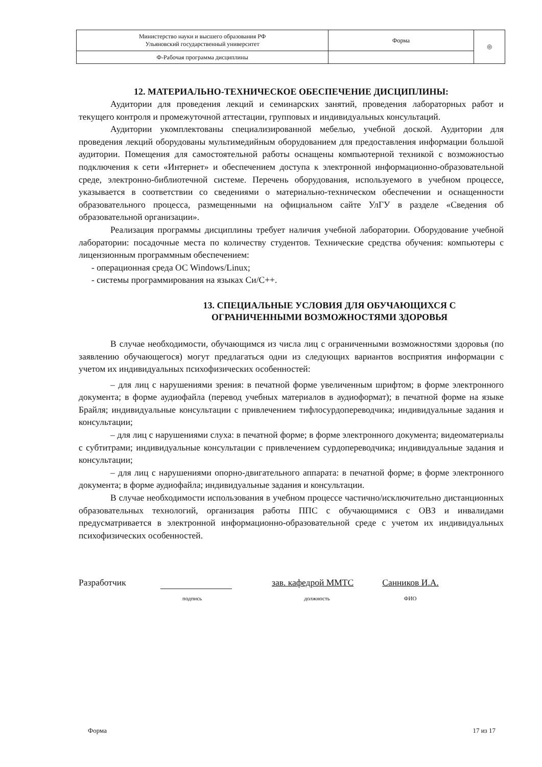| Министерство науки и высшего образования РФ Ульяновский государственный университет | Форма | ◎ |
| Ф-Рабочая программа дисциплины | | |
12. МАТЕРИАЛЬНО-ТЕХНИЧЕСКОЕ ОБЕСПЕЧЕНИЕ ДИСЦИПЛИНЫ:
Аудитории для проведения лекций и семинарских занятий, проведения лабораторных работ и текущего контроля и промежуточной аттестации, групповых и индивидуальных консультаций.
Аудитории укомплектованы специализированной мебелью, учебной доской. Аудитории для проведения лекций оборудованы мультимедийным оборудованием для предоставления информации большой аудитории. Помещения для самостоятельной работы оснащены компьютерной техникой с возможностью подключения к сети «Интернет» и обеспечением доступа к электронной информационно-образовательной среде, электронно-библиотечной системе. Перечень оборудования, используемого в учебном процессе, указывается в соответствии со сведениями о материально-техническом обеспечении и оснащенности образовательного процесса, размещенными на официальном сайте УлГУ в разделе «Сведения об образовательной организации».
Реализация программы дисциплины требует наличия учебной лаборатории. Оборудование учебной лаборатории: посадочные места по количеству студентов. Технические средства обучения: компьютеры с лицензионным программным обеспечением:
- операционная среда ОС Windows/Linux;
- системы программирования на языках Си/С++.
13. СПЕЦИАЛЬНЫЕ УСЛОВИЯ ДЛЯ ОБУЧАЮЩИХСЯ С
ОГРАНИЧЕННЫМИ ВОЗМОЖНОСТЯМИ ЗДОРОВЬЯ
В случае необходимости, обучающимся из числа лиц с ограниченными возможностями здоровья (по заявлению обучающегося) могут предлагаться одни из следующих вариантов восприятия информации с учетом их индивидуальных психофизических особенностей:
– для лиц с нарушениями зрения: в печатной форме увеличенным шрифтом; в форме электронного документа; в форме аудиофайла (перевод учебных материалов в аудиоформат); в печатной форме на языке Брайля; индивидуальные консультации с привлечением тифлосурдопереводчика; индивидуальные задания и консультации;
– для лиц с нарушениями слуха: в печатной форме; в форме электронного документа; видеоматериалы с субтитрами; индивидуальные консультации с привлечением сурдопереводчика; индивидуальные задания и консультации;
– для лиц с нарушениями опорно-двигательного аппарата: в печатной форме; в форме электронного документа; в форме аудиофайла; индивидуальные задания и консультации.
В случае необходимости использования в учебном процессе частично/исключительно дистанционных образовательных технологий, организация работы ППС с обучающимися с ОВЗ и инвалидами предусматривается в электронной информационно-образовательной среде с учетом их индивидуальных психофизических особенностей.
Разработчик зав. кафедрой ММТС Санников И.А.
подпись должность ФИО
Форма 17 из 17